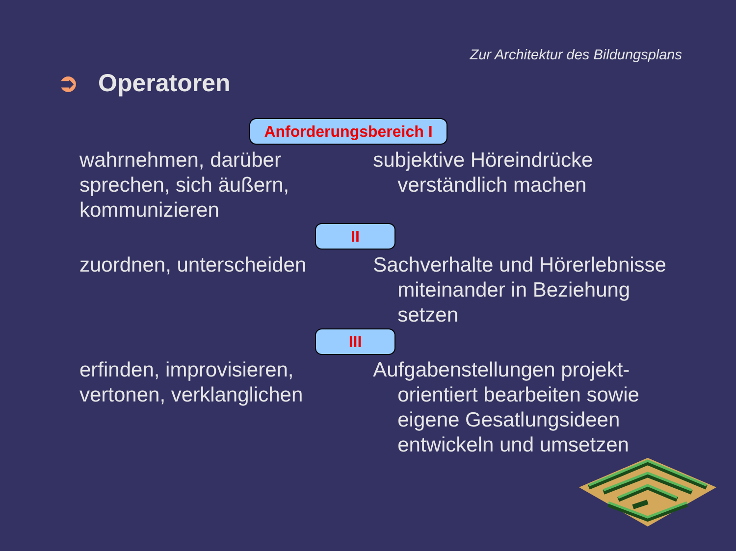Zur Architektur des Bildungsplans
➲ Operatoren
Anforderungsbereich I
wahrnehmen, darüber sprechen, sich äußern, kommunizieren
subjektive Höreindrücke verständlich machen
II
zuordnen, unterscheiden Sachverhalte und Hörerlebnisse miteinander in Beziehung setzen
III
erfinden, improvisieren, vertonen, verklanglichen
Aufgabenstellungen projekt-orientiert bearbeiten sowie eigene Gesatlungsideen entwickeln und umsetzen